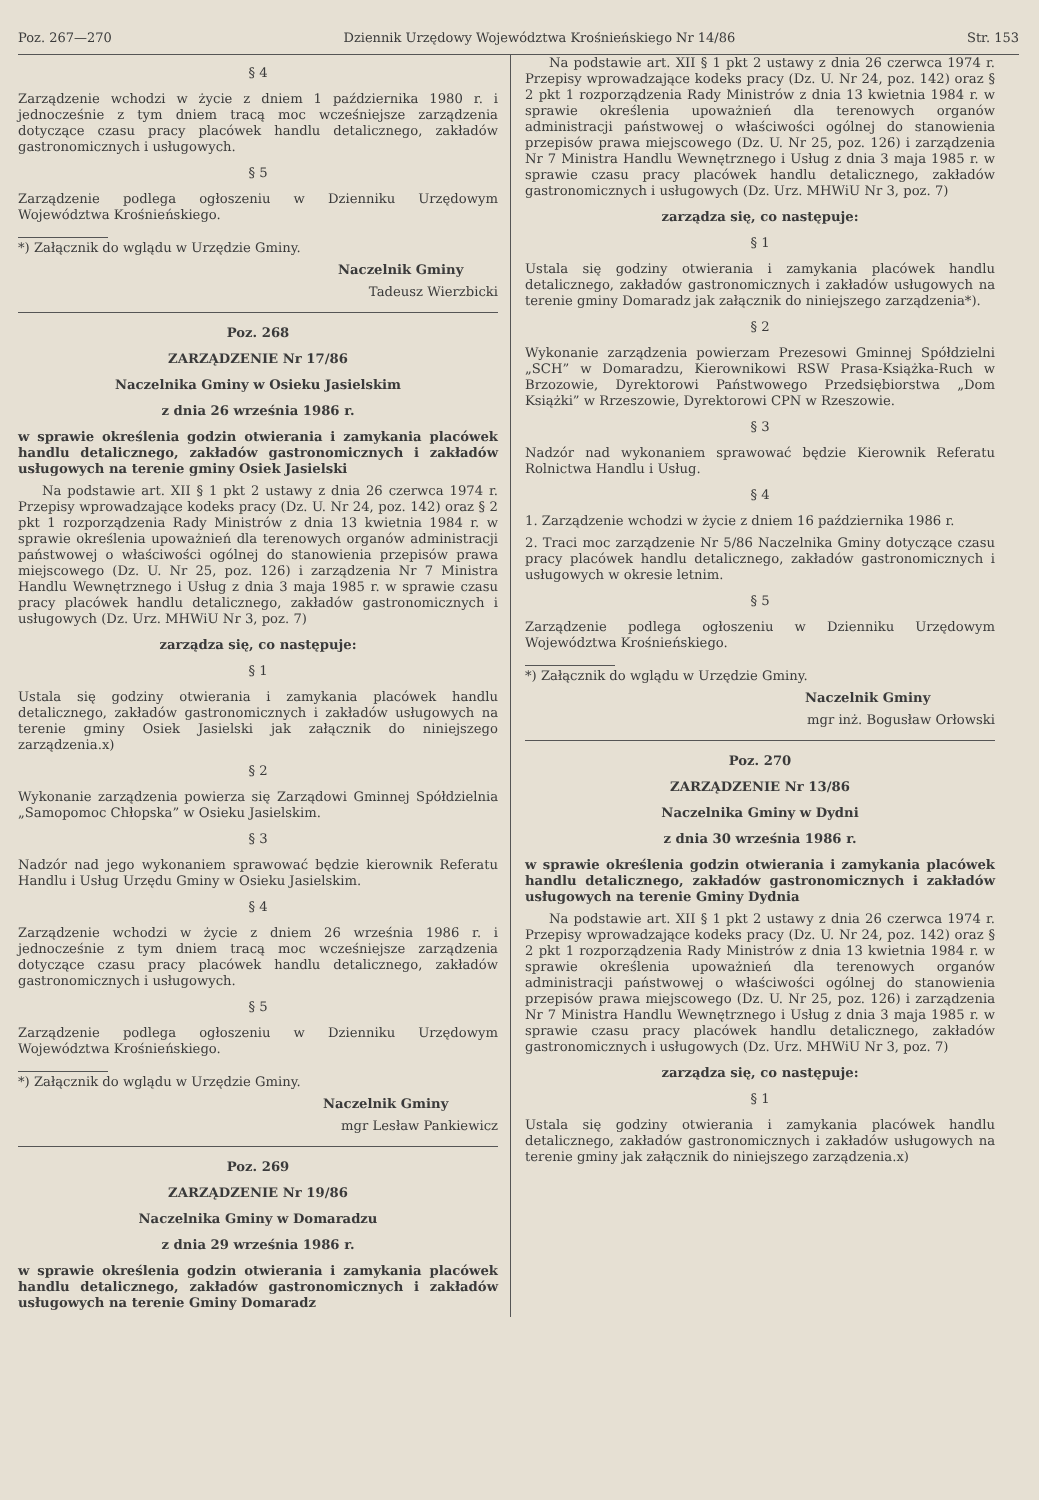Poz. 267—270 Dziennik Urzędowy Województwa Krośnieńskiego Nr 14/86 Str. 153
§ 4
Zarządzenie wchodzi w życie z dniem 1 października 1980 r. i jednocześnie z tym dniem tracą moc wcześniejsze zarządzenia dotyczące czasu pracy placówek handlu detalicznego, zakładów gastronomicznych i usługowych.
§ 5
Zarządzenie podlega ogłoszeniu w Dzienniku Urzędowym Województwa Krośnieńskiego.
*) Załącznik do wglądu w Urzędzie Gminy.
Naczelnik Gminy
Tadeusz Wierzbicki
Poz. 268
ZARZĄDZENIE Nr 17/86
Naczelnika Gminy w Osieku Jasielskim
z dnia 26 września 1986 r.
w sprawie określenia godzin otwierania i zamykania placówek handlu detalicznego, zakładów gastronomicznych i zakładów usługowych na terenie gminy Osiek Jasielski
Na podstawie art. XII § 1 pkt 2 ustawy z dnia 26 czerwca 1974 r. Przepisy wprowadzające kodeks pracy (Dz. U. Nr 24, poz. 142) oraz § 2 pkt 1 rozporządzenia Rady Ministrów z dnia 13 kwietnia 1984 r. w sprawie określenia upoważnień dla terenowych organów administracji państwowej o właściwości ogólnej do stanowienia przepisów prawa miejscowego (Dz. U. Nr 25, poz. 126) i zarządzenia Nr 7 Ministra Handlu Wewnętrznego i Usług z dnia 3 maja 1985 r. w sprawie czasu pracy placówek handlu detalicznego, zakładów gastronomicznych i usługowych (Dz. Urz. MHWiU Nr 3, poz. 7)
zarządza się, co następuje:
§ 1
Ustala się godziny otwierania i zamykania placówek handlu detalicznego, zakładów gastronomicznych i zakładów usługowych na terenie gminy Osiek Jasielski jak załącznik do niniejszego zarządzenia.x)
§ 2
Wykonanie zarządzenia powierza się Zarządowi Gminnej Spółdzielnia „Samopomoc Chłopska” w Osieku Jasielskim.
§ 3
Nadzór nad jego wykonaniem sprawować będzie kierownik Referatu Handlu i Usług Urzędu Gminy w Osieku Jasielskim.
§ 4
Zarządzenie wchodzi w życie z dniem 26 września 1986 r. i jednocześnie z tym dniem tracą moc wcześniejsze zarządzenia dotyczące czasu pracy placówek handlu detalicznego, zakładów gastronomicznych i usługowych.
§ 5
Zarządzenie podlega ogłoszeniu w Dzienniku Urzędowym Województwa Krośnieńskiego.
*) Załącznik do wglądu w Urzędzie Gminy.
Naczelnik Gminy
mgr Lesław Pankiewicz
Poz. 269
ZARZĄDZENIE Nr 19/86
Naczelnika Gminy w Domaradzu
z dnia 29 września 1986 r.
w sprawie określenia godzin otwierania i zamykania placówek handlu detalicznego, zakładów gastronomicznych i zakładów usługowych na terenie Gminy Domaradz
Na podstawie art. XII § 1 pkt 2 ustawy z dnia 26 czerwca 1974 r. Przepisy wprowadzające kodeks pracy (Dz. U. Nr 24, poz. 142) oraz § 2 pkt 1 rozporządzenia Rady Ministrów z dnia 13 kwietnia 1984 r. w sprawie określenia upoważnień dla terenowych organów administracji państwowej o właściwości ogólnej do stanowienia przepisów prawa miejscowego (Dz. U. Nr 25, poz. 126) i zarządzenia Nr 7 Ministra Handlu Wewnętrznego i Usług z dnia 3 maja 1985 r. w sprawie czasu pracy placówek handlu detalicznego, zakładów gastronomicznych i usługowych (Dz. Urz. MHWiU Nr 3, poz. 7)
zarządza się, co następuje:
§ 1
Ustala się godziny otwierania i zamykania placówek handlu detalicznego, zakładów gastronomicznych i zakładów usługowych na terenie gminy Domaradz jak załącznik do niniejszego zarządzenia*).
§ 2
Wykonanie zarządzenia powierzam Prezesowi Gminnej Spółdzielni „SCH” w Domaradzu, Kierownikowi RSW Prasa-Książka-Ruch w Brzozowie, Dyrektorowi Państwowego Przedsiębiorstwa „Dom Książki” w Rrzeszowie, Dyrektorowi CPN w Rzeszowie.
§ 3
Nadzór nad wykonaniem sprawować będzie Kierownik Referatu Rolnictwa Handlu i Usług.
§ 4
1. Zarządzenie wchodzi w życie z dniem 16 października 1986 r.
2. Traci moc zarządzenie Nr 5/86 Naczelnika Gminy dotyczące czasu pracy placówek handlu detalicznego, zakładów gastronomicznych i usługowych w okresie letnim.
§ 5
Zarządzenie podlega ogłoszeniu w Dzienniku Urzędowym Województwa Krośnieńskiego.
*) Załącznik do wglądu w Urzędzie Gminy.
Naczelnik Gminy
mgr inż. Bogusław Orłowski
Poz. 270
ZARZĄDZENIE Nr 13/86
Naczelnika Gminy w Dydni
z dnia 30 września 1986 r.
w sprawie określenia godzin otwierania i zamykania placówek handlu detalicznego, zakładów gastronomicznych i zakładów usługowych na terenie Gminy Dydnia
Na podstawie art. XII § 1 pkt 2 ustawy z dnia 26 czerwca 1974 r. Przepisy wprowadzające kodeks pracy (Dz. U. Nr 24, poz. 142) oraz § 2 pkt 1 rozporządzenia Rady Ministrów z dnia 13 kwietnia 1984 r. w sprawie określenia upoważnień dla terenowych organów administracji państwowej o właściwości ogólnej do stanowienia przepisów prawa miejscowego (Dz. U. Nr 25, poz. 126) i zarządzenia Nr 7 Ministra Handlu Wewnętrznego i Usług z dnia 3 maja 1985 r. w sprawie czasu pracy placówek handlu detalicznego, zakładów gastronomicznych i usługowych (Dz. Urz. MHWiU Nr 3, poz. 7)
zarządza się, co następuje:
§ 1
Ustala się godziny otwierania i zamykania placówek handlu detalicznego, zakładów gastronomicznych i zakładów usługowych na terenie gminy jak załącznik do niniejszego zarządzenia.x)